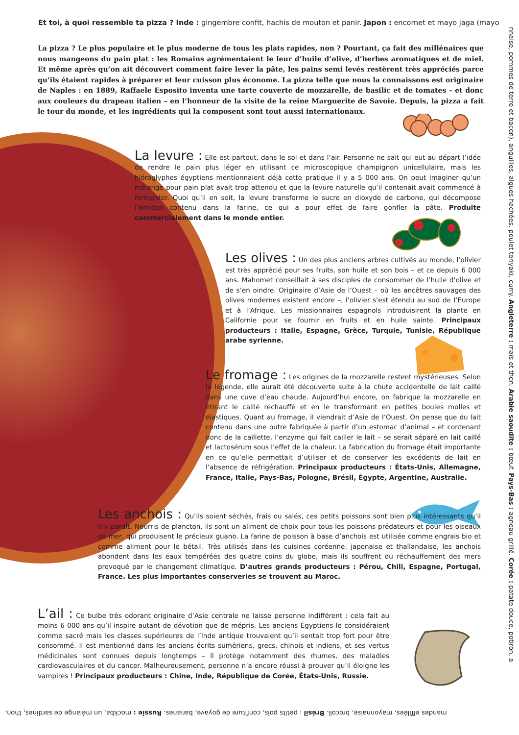Et toi, à quoi ressemble ta pizza ? Inde : gingembre confit, hachis de mouton et panir. Japon : encornet et mayo jaga (mayo
La pizza ? Le plus populaire et le plus moderne de tous les plats rapides, non ? Pourtant, ça fait des millénaires que nous mangeons du pain plat : les Romains agrémentaient le leur d’huile d’olive, d’herbes aromatiques et de miel. Et même après qu’on ait découvert comment faire lever la pâte, les pains semi levés restèrent très appréciés parce qu’ils étaient rapides à préparer et leur cuisson plus économe. La pizza telle que nous la connaissons est originaire de Naples : en 1889, Raffaele Esposito inventa une tarte couverte de mozzarelle, de basilic et de tomates – et donc aux couleurs du drapeau italien – en l’honneur de la visite de la reine Marguerite de Savoie. Depuis, la pizza a fait le tour du monde, et les ingrédients qui la composent sont tout aussi internationaux.
La levure :
Elle est partout, dans le sol et dans l’air. Personne ne sait qui eut au départ l’idée de rendre le pain plus léger en utilisant ce microscopique champignon unicellulaire, mais les hiéroglyphes égyptiens mentionnaient déjà cette pratique il y a 5 000 ans. On peut imaginer qu’un mélange pour pain plat avait trop attendu et que la levure naturelle qu’il contenait avait commencé à fermenter. Quoi qu’il en soit, la levure transforme le sucre en dioxyde de carbone, qui décompose l’amidon contenu dans la farine, ce qui a pour effet de faire gonfler la pâte. Produite commercialement dans le monde entier.
Les olives :
Un des plus anciens arbres cultivés au monde, l’olivier est très apprécié pour ses fruits, son huile et son bois – et ce depuis 6 000 ans. Mahomet conseillait à ses disciples de consommer de l’huile d’olive et de s’en oindre. Originaire d’Asie de l’Ouest – où les ancêtres sauvages des olives modernes existent encore –, l’olivier s’est étendu au sud de l’Europe et à l’Afrique. Les missionnaires espagnols introduisirent la plante en Californie pour se fournir en fruits et en huile sainte. Principaux producteurs : Italie, Espagne, Grèce, Turquie, Tunisie, République arabe syrienne.
Le fromage :
Les origines de la mozzarelle restent mystérieuses. Selon la légende, elle aurait été découverte suite à la chute accidentelle de lait caillé dans une cuve d’eau chaude. Aujourd’hui encore, on fabrique la mozzarelle en étirant le caillé réchauffé et en le transformant en petites boules molles et élastiques. Quant au fromage, il viendrait d’Asie de l’Ouest. On pense que du lait contenu dans une outre fabriquée à partir d’un estomac d’animal – et contenant donc de la caillette, l’enzyme qui fait cailler le lait – se serait séparé en lait caillé et lactosérum sous l’effet de la chaleur. La fabrication du fromage était importante en ce qu’elle permettait d’utiliser et de conserver les excédents de lait en l’absence de réfrigération. Principaux producteurs : États-Unis, Allemagne, France, Italie, Pays-Bas, Pologne, Brésil, Égypte, Argentine, Australie.
Les anchois :
Qu’ils soient séchés, frais ou salés, ces petits poissons sont bien plus intéressants qu’il n’y paraît. Nourris de plancton, ils sont un aliment de choix pour tous les poissons prédateurs et pour les oiseaux de mer, qui produisent le précieux guano. La farine de poisson à base d’anchois est utilisée comme engrais bio et comme aliment pour le bétail. Très utilisés dans les cuisines coréenne, japonaise et thaïlandaise, les anchois abondent dans les eaux tempérées des quatre coins du globe, mais ils souffrent du réchauffement des mers provoqué par le changement climatique. D’autres grands producteurs : Pérou, Chili, Espagne, Portugal, France. Les plus importantes conserveries se trouvent au Maroc.
L’ail :
Ce bulbe très odorant originaire d’Asie centrale ne laisse personne indifférent : cela fait au moins 6 000 ans qu’il inspire autant de dévotion que de mépris. Les anciens Égyptiens le considéraient comme sacré mais les classes supérieures de l’Inde antique trouvaient qu’il sentait trop fort pour être consommé. Il est mentionné dans les anciens écrits sumériens, grecs, chinois et indiens, et ses vertus médicinales sont connues depuis longtemps – il protège notamment des rhumes, des maladies cardiovasculaires et du cancer. Malheureusement, personne n’a encore réussi à prouver qu’il éloigne les vampires ! Principaux producteurs : Chine, Inde, République de Corée, États-Unis, Russie.
nnaise, pommes de terre et bacon), anguilles, algues hachées, poulet teriyaki, curry. Angleterre : maïs et thon. Arabie saoudite : bœuf. Pays-Bas : agneau grillé. Corée : patate douce, potiron, a
mandes effilées, mayonnaise, brocoli. Brésil : petits pois, confiture de goyave, bananes. Russie : mockba, un mélange de sardines, thon,